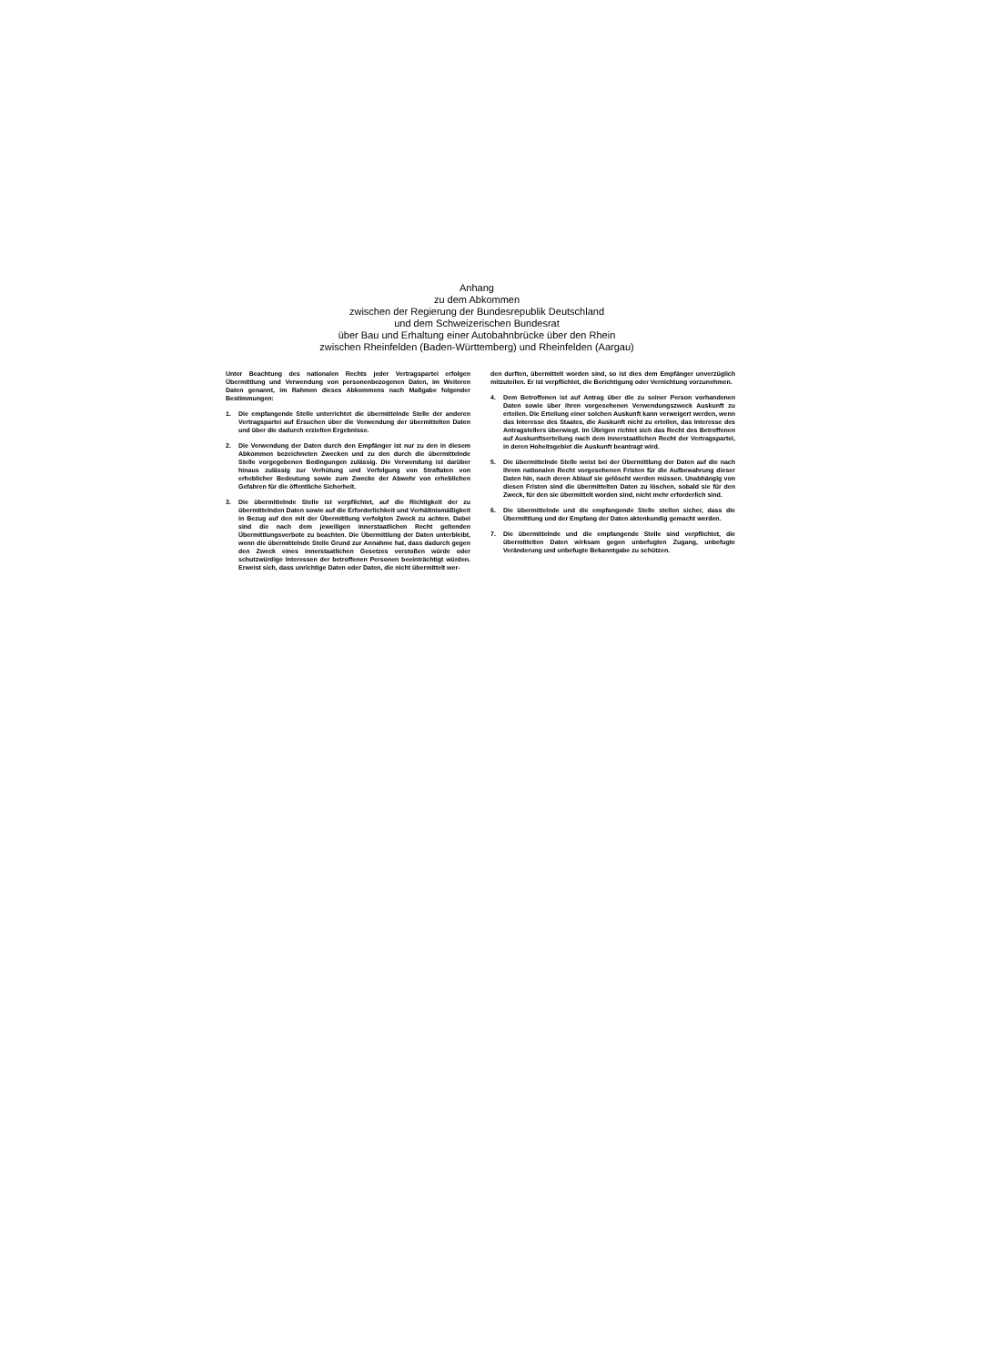Anhang
zu dem Abkommen
zwischen der Regierung der Bundesrepublik Deutschland
und dem Schweizerischen Bundesrat
über Bau und Erhaltung einer Autobahnbrücke über den Rhein
zwischen Rheinfelden (Baden-Württemberg) und Rheinfelden (Aargau)
Unter Beachtung des nationalen Rechts jeder Vertragspartei erfolgen Übermittlung und Verwendung von personenbezogenen Daten, im Weiteren Daten genannt, im Rahmen dieses Abkommens nach Maßgabe folgender Bestimmungen:
1. Die empfangende Stelle unterrichtet die übermittelnde Stelle der anderen Vertragspartei auf Ersuchen über die Verwendung der übermittelten Daten und über die dadurch erzielten Ergebnisse.
2. Die Verwendung der Daten durch den Empfänger ist nur zu den in diesem Abkommen bezeichneten Zwecken und zu den durch die übermittelnde Stelle vorgegebenen Bedingungen zulässig. Die Verwendung ist darüber hinaus zulässig zur Verhütung und Verfolgung von Straftaten von erheblicher Bedeutung sowie zum Zwecke der Abwehr von erheblichen Gefahren für die öffentliche Sicherheit.
3. Die übermittelnde Stelle ist verpflichtet, auf die Richtigkeit der zu übermittelnden Daten sowie auf die Erforderlichkeit und Verhältnismäßigkeit in Bezug auf den mit der Übermittlung verfolgten Zweck zu achten. Dabei sind die nach dem jeweiligen innerstaatlichen Recht geltenden Übermittlungsverbote zu beachten. Die Übermittlung der Daten unterbleibt, wenn die übermittelnde Stelle Grund zur Annahme hat, dass dadurch gegen den Zweck eines innerstaatlichen Gesetzes verstoßen würde oder schutzwürdige Interessen der betroffenen Personen beeinträchtigt würden. Erweist sich, dass unrichtige Daten oder Daten, die nicht übermittelt wer-
den durften, übermittelt worden sind, so ist dies dem Empfänger unverzüglich mitzuteilen. Er ist verpflichtet, die Berichtigung oder Vernichtung vorzunehmen.
4. Dem Betroffenen ist auf Antrag über die zu seiner Person vorhandenen Daten sowie über ihren vorgesehenen Verwendungszweck Auskunft zu erteilen. Die Erteilung einer solchen Auskunft kann verweigert werden, wenn das Interesse des Staates, die Auskunft nicht zu erteilen, das Interesse des Antragstellers überwiegt. Im Übrigen richtet sich das Recht des Betroffenen auf Auskunftserteilung nach dem innerstaatlichen Recht der Vertragspartei, in deren Hoheitsgebiet die Auskunft beantragt wird.
5. Die übermittelnde Stelle weist bei der Übermittlung der Daten auf die nach ihrem nationalen Recht vorgesehenen Fristen für die Aufbewahrung dieser Daten hin, nach deren Ablauf sie gelöscht werden müssen. Unabhängig von diesen Fristen sind die übermittelten Daten zu löschen, sobald sie für den Zweck, für den sie übermittelt worden sind, nicht mehr erforderlich sind.
6. Die übermittelnde und die empfangende Stelle stellen sicher, dass die Übermittlung und der Empfang der Daten aktenkundig gemacht werden.
7. Die übermittelnde und die empfangende Stelle sind verpflichtet, die übermittelten Daten wirksam gegen unbefugten Zugang, unbefugte Veränderung und unbefugte Bekanntgabe zu schützen.